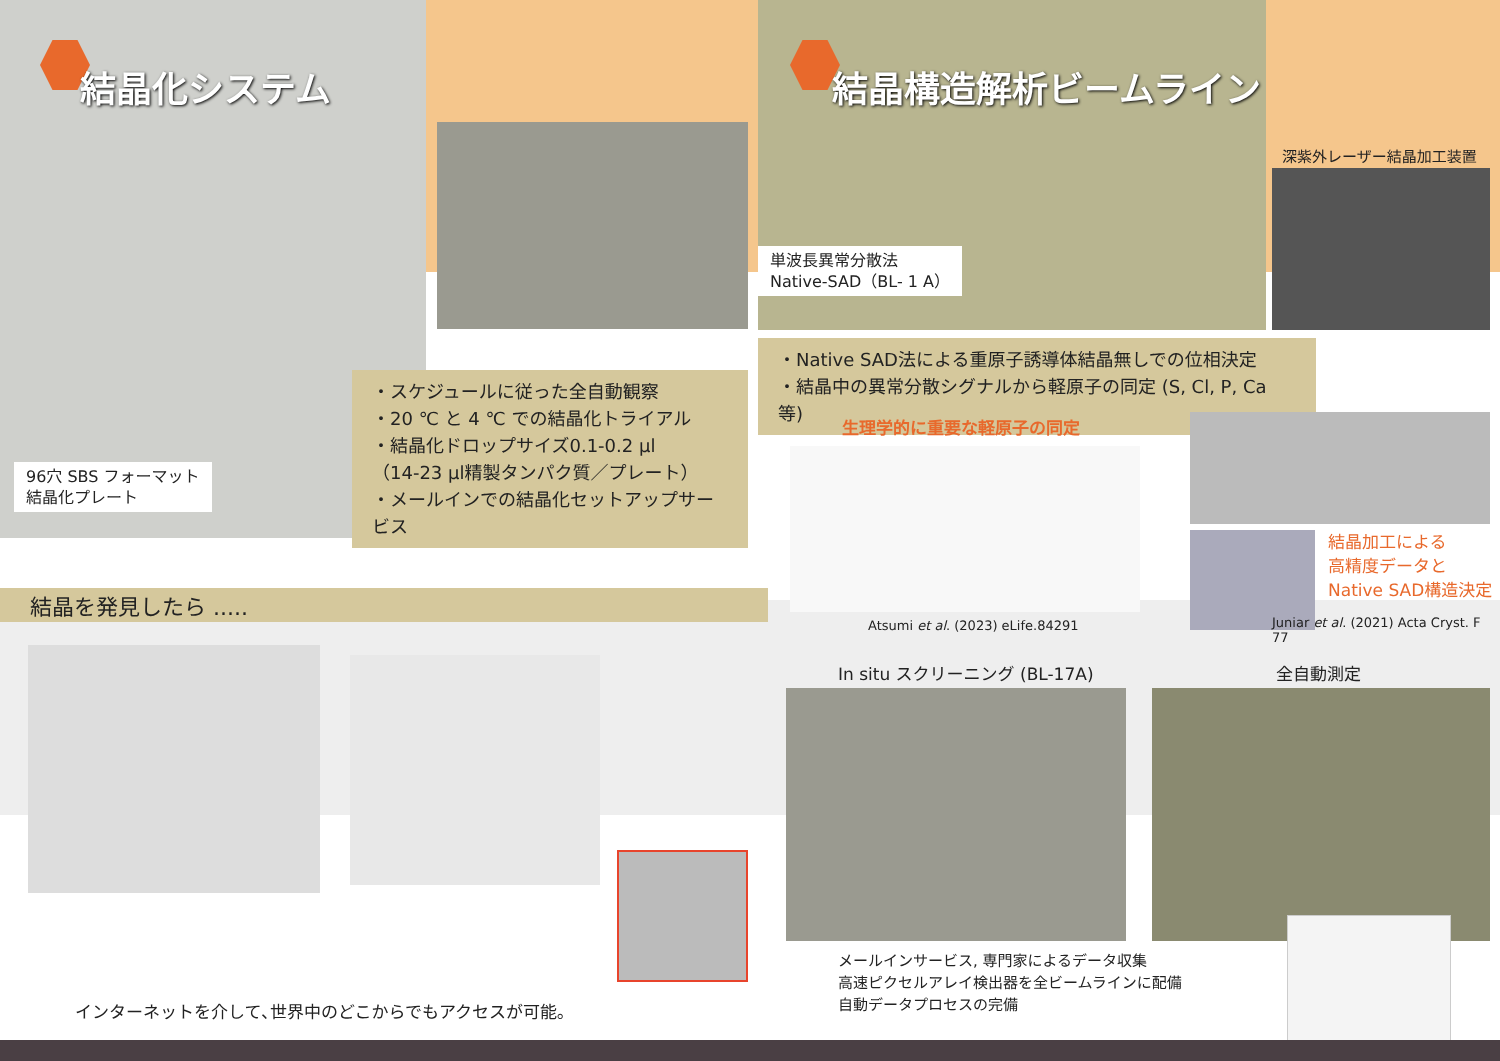結晶化システム
96穴 SBS フォーマット
結晶化プレート
・スケジュールに従った全自動観察
・20 ℃ と 4 ℃ での結晶化トライアル
・結晶化ドロップサイズ0.1-0.2 μl
（14-23 μl精製タンパク質／プレート）
・メールインでの結晶化セットアップサービス
結晶構造解析ビームライン
単波長異常分散法
Native-SAD（BL- 1 A）
深紫外レーザー結晶加工装置
・Native SAD法による重原子誘導体結晶無しでの位相決定
・結晶中の異常分散シグナルから軽原子の同定 (S, Cl, P, Ca 等)
生理学的に重要な軽原子の同定
Atsumi et al. (2023) eLife.84291
結晶加工による
高精度データと
Native SAD構造決定
Juniar et al. (2021) Acta Cryst. F 77
結晶を発見したら .....
インターネットを介して､世界中のどこからでもアクセスが可能｡
In situ スクリーニング (BL-17A) 全自動測定
メールインサービス, 専門家によるデータ収集
高速ピクセルアレイ検出器を全ビームラインに配備
自動データプロセスの完備